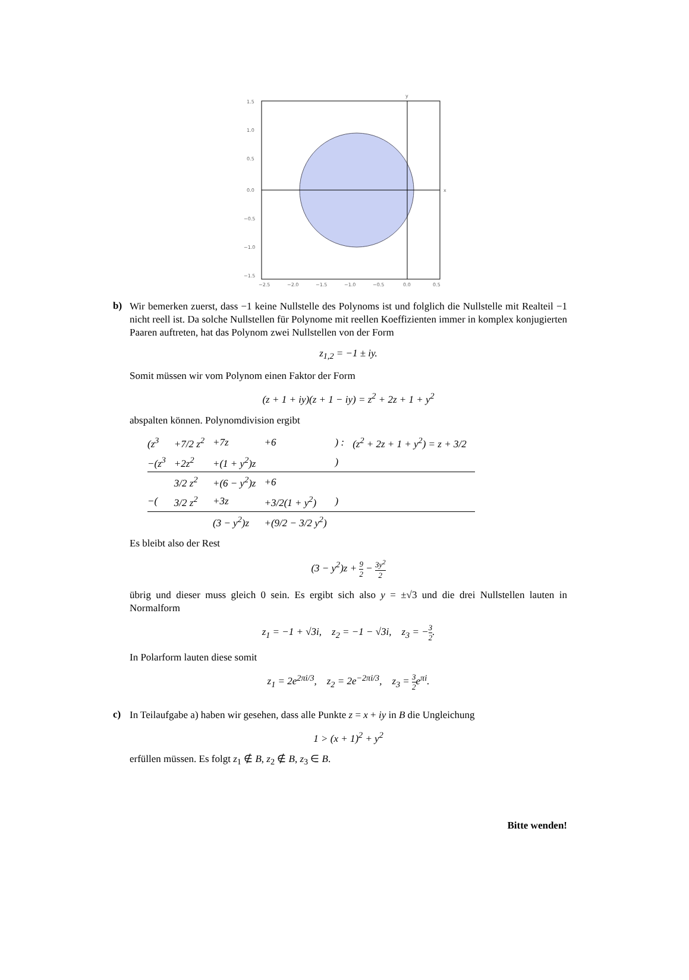y
x
1.5
1.0
0.5
0.0
−0.5
−1.0
−1.5
−2.5
−2.0
−1.5
−1.0
−0.5
0.0
0.5
b)
Wir bemerken zuerst, dass −1 keine Nullstelle des Polynoms ist und folglich die Nullstelle mit Realteil −1 nicht reell ist. Da solche Nullstellen für Polynome mit reellen Koeffizienten immer in komplex konjugierten Paaren auftreten, hat das Polynom zwei Nullstellen von der Form
z<sub>1,2</sub> = −1 ± iy.
Somit müssen wir vom Polynom einen Faktor der Form
(z + 1 + iy)(z + 1 − iy) = z<sup>2</sup> + 2z + 1 + y<sup>2</sup>
abspalten können. Polynomdivision ergibt
| (z<sup>3</sup> | +7/2 z<sup>2</sup> | +7z | +6 | ) : | (z<sup>2</sup> + 2z + 1 + y<sup>2</sup>) = z + 3/2 |
| −(z<sup>3</sup> | +2z<sup>2</sup> | +(1 + y<sup>2</sup>)z | | ) | |
| | 3/2 z<sup>2</sup> | +(6 − y<sup>2</sup>)z | +6 | | |
| −( | 3/2 z<sup>2</sup> | +3z | +3/2(1 + y<sup>2</sup>) | ) | |
| | | (3 − y<sup>2</sup>)z | +(9/2 − 3/2 y<sup>2</sup>) | | |
Es bleibt also der Rest
(3 − y<sup>2</sup>)z + 9 2 − 3y<sup>2</sup> 2
übrig und dieser muss gleich 0 sein. Es ergibt sich also y = ±√3 und die drei Nullstellen lauten in Normalform
z<sub>1</sub> = −1 + √3i, z<sub>2</sub> = −1 − √3i, z<sub>3</sub> = −3 2.
In Polarform lauten diese somit
z<sub>1</sub> = 2e<sup>2πi/3</sup>, z<sub>2</sub> = 2e<sup>−2πi/3</sup>, z<sub>3</sub> = 3 2e<sup>πi</sup>.
c)
In Teilaufgabe a) haben wir gesehen, dass alle Punkte z = x + iy in B die Ungleichung
1 > (x + 1)<sup>2</sup> + y<sup>2</sup>
erfüllen müssen. Es folgt z<sub>1</sub> ∉ B, z<sub>2</sub> ∉ B, z<sub>3</sub> ∈ B.
Bitte wenden!